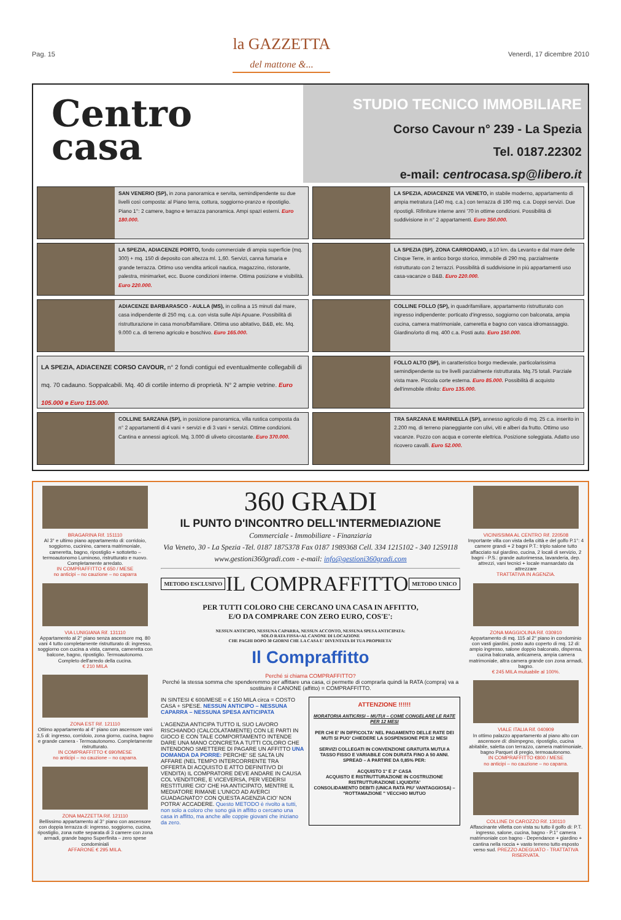Pag. 15
la GAZZETTA
del mattone &...
Venerdì, 17 dicembre 2010
Centro
casa
STUDIO TECNICO IMMOBILIARE
Corso Cavour n° 239 - La Spezia
Tel. 0187.22302
e-mail: centrocasa.sp@libero.it
SAN VENERIO (SP), in zona panoramica e servita, semindipendente su due livelli così composta: al Piano terra, cottura, soggiorno-pranzo e ripostiglio. Piano 1°: 2 camere, bagno e terrazza panoramica. Ampi spazi esterni. Euro 180.000.
LA SPEZIA, ADIACENZE VIA VENETO, in stabile moderno, appartamento di ampia metratura (140 mq. c.a.) con terrazza di 190 mq. c.a. Doppi servizi. Due ripostigli. Rifiniture interne anni '70 in ottime condizioni. Possibilità di suddivisione in n° 2 appartamenti. Euro 350.000.
LA SPEZIA, ADIACENZE PORTO, fondo commerciale di ampia superficie (mq. 300) + mq. 150 di deposito con altezza ml. 1,60. Servizi, canna fumaria e grande terrazza. Ottimo uso vendita articoli nautica, magazzino, ristorante, palestra, minimarket, ecc. Buone condizioni interne. Ottima posizione e visibilità. Euro 220.000.
LA SPEZIA (SP), ZONA CARRODANO, a 10 km. da Levanto e dal mare delle Cinque Terre, in antico borgo storico, immobile di 290 mq. parzialmente ristrutturato con 2 terrazzi. Possibilità di suddivisione in più appartamenti uso casa-vacanze o B&B. Euro 220.000.
ADIACENZE BARBARASCO - AULLA (MS), in collina a 15 minuti dal mare, casa indipendente di 250 mq. c.a. con vista sulle Alpi Apuane. Possibilità di ristrutturazione in casa mono/bifamiliare. Ottima uso abitativo, B&B, etc. Mq. 9.000 c.a. di terreno agricolo e boschivo. Euro 165.000.
COLLINE FOLLO (SP), in quadrifamiliare, appartamento ristrutturato con ingresso indipendente: porticato d'ingresso, soggiorno con balconata, ampia cucina, camera matrimoniale, cameretta e bagno con vasca idromassaggio. Giardino/orto di mq. 400 c.a. Posti auto. Euro 150.000.
LA SPEZIA, ADIACENZE CORSO CAVOUR, n° 2 fondi contigui ed eventualmente collegabili di mq. 70 cadauno. Soppalcabili. Mq. 40 di cortile interno di proprietà. N° 2 ampie vetrine. Euro 105.000 e Euro 115.000.
FOLLO ALTO (SP), in caratteristico borgo medievale, particolarissima semindipendente su tre livelli parzialmente ristrutturata. Mq.75 totali. Parziale vista mare. Piccola corte esterna. Euro 85.000. Possibilità di acquisto dell'immobile rifinito: Euro 135.000.
COLLINE SARZANA (SP), in posizione panoramica, villa rustica composta da n° 2 appartamenti di 4 vani + servizi e di 3 vani + servizi. Ottime condizioni. Cantina e annessi agricoli. Mq. 3.000 di uliveto circostante. Euro 370.000.
TRA SARZANA E MARINELLA (SP), annesso agricolo di mq. 25 c.a. inserito in 2.200 mq. di terreno pianeggiante con ulivi, viti e alberi da frutto. Ottimo uso vacanze. Pozzo con acqua e corrente elettrica. Posizione soleggiata. Adatto uso ricovero cavalli. Euro 52.000.
BRAGARINA Rif. 151110
Al 3° e ultimo piano appartamento di: corridoio, soggiorno, cucinino, camera matrimoniale, cameretta, bagno, ripostiglio + sottotetto – termoautonomo Luminoso, ristrutturato e nuovo. Completamente arredato.
IN COMPRAFFITTO € 650 / MESE
no anticipi – no cauzione – no caparra
VIA LUNIGIANA Rif. 131110
Appartamento al 2° piano senza ascensore mq. 80 vani 4 tutto completamente ristrutturato di: ingresso, soggiorno con cucina a vista, camera, cameretta con balcone, bagno, ripostiglio. Termoautonomo. Completo dell'arredo della cucina.
€ 210 MILA
ZONA EST Rif. 121110
Ottimo appartamento al 4° piano con ascensore vani 3,5 di: ingresso, corridoio, zona giorno, cucina, bagno e grande camera - Termoautonomo. Completamente ristrutturato.
IN COMPRAFFITTO € 690/MESE
no anticipi – no cauzione – no caparra.
ZONA MAZZETTA Rif. 121110
Bellissimo appartamento al 3° piano con ascensore con doppia terrazza di: ingresso, soggiorno, cucina, ripostiglio, zona notte separata di 3 camere con zona armadi, grande bagno Superfinita – zero spese condominiali
AFFARONE € 295 MILA.
360 GRADI
IL PUNTO D'INCONTRO DELL'INTERMEDIAZIONE
Commerciale - Immobiliare - Finanziaria
Via Veneto, 30 - La Spezia -Tel. 0187 1875378 Fax 0187 1989368 Cell. 334 1215102 - 340 1259118
www.gestioni360gradi.com - e-mail: info@gestioni360gradi.com
METODO ESCLUSIVO IL COMPRAFFITTO METODO UNICO
PER TUTTI COLORO CHE CERCANO UNA CASA IN AFFITTO,
E/O DA COMPRARE CON ZERO EURO, COS'E':
NESSUN ANTICIPO, NESSUNA CAPARRA, NESSUN ACCONTO, NESSUNA SPESA ANTICIPATA:
SOLO RATA FISSA=AL CANONE DI LOCAZIONE
CHE PAGHI DOPO 30 GIORNI CHE LA CASA E' DIVENTATA DI TUA PROPRIETA'
Il Compraffitto
Perché si chiama COMPRAFFITTO?
Perché la stessa somma che spenderemmo per affittare una casa, ci permette di comprarla quindi la RATA (compra) va a sostituire il CANONE (affitto) = COMPRAFFITTO.
IN SINTESI € 600/MESE = € 150 MILA circa = COSTO CASA + SPESE. NESSUN ANTICIPO – NESSUNA CAPARRA – NESSUNA SPESA ANTICIPATA
L'AGENZIA ANTICIPA TUTTO IL SUO LAVORO RISCHIANDO (CALCOLATAMENTE) CON LE PARTI IN GIOCO E CON TALE COMPORTAMENTO INTENDE DARE UNA MANO CONCRETA A TUTTI COLORO CHE INTENDONO SMETTERE DI PAGARE UN AFFITTO UNA DOMANDA DA PORRE: PERCHE' SE SALTA UN AFFARE (NEL TEMPO INTERCORRENTE TRA OFFERTA DI ACQUISTO E ATTO DEFINITIVO DI VENDITA) IL COMPRATORE DEVE ANDARE IN CAUSA COL VENDITORE, E VICEVERSA, PER VEDERSI RESTITUIRE CIO' CHE HA ANTICIPATO, MENTRE IL MEDIATORE RIMANE L'UNICO AD AVERCI GUADAGNATO? CON QUESTA AGENZIA CIO' NON POTRA' ACCADERE. Questo METODO è rivolto a tutti, non solo a coloro che sono già in affitto o cercano una casa in affitto, ma anche alle coppie giovani che iniziano da zero.
ATTENZIONE !!!!!!
MORATORIA ANTICRISI – MUTUI – COME CONGELARE LE RATE PER 12 MESI
PER CHI E' IN DIFFICOLTA' NEL PAGAMENTO DELLE RATE DEI MUTI SI PUO' CHIEDERE LA SOSPENSIONE PER 12 MESI
SERVIZI COLLEGATI IN CONVENZIONE GRATUITA MUTUI A TASSO FISSO E VARIABILE CON DURATA FINO A 50 ANNI. SPREAD – A PARTIRE DA 0,85% PER:
ACQUISTO 1° E 2° CASA
ACQUISTO E RISTRUTTURAZIONE IN COSTRUZIONE
RISTRUTTURAZIONE LIQUIDITA'
CONSOLIDAMENTO DEBITI (UNICA RATA PIU' VANTAGGIOSA) –
"ROTTAMAZIONE " VECCHIO MUTUO
VICINISSIMA AL CENTRO Rif. 220508
Importante villa con vista della città e del golfo P.1°: 4 camere grandi + 2 bagni P.T.: triplo salone tutto affacciato sul giardino, cucina, 2 locali di servizio, 2 bagni - P.S.: grande autorimessa, lavanderia, dep. attrezzi, vani tecnici + locale mansardato da attrezzare
TRATTATIVA IN AGENZIA.
ZONA MAGGIOLINA Rif. 030910
Appartamento di mq. 115 al 2° piano in condominio con vasti giardini, posto auto coperto di mq. 12 di: ampio ingresso, salone doppio balconato, dispensa, cucina balconata, anticamera, ampia camera matrimoniale, altra camera grande con zona armadi, bagno.
€ 245 MILA mutuabile al 100%.
VIALE ITALIA Rif. 040909
In ottimo palazzo appartamento al piano alto con ascensore di: disimpegno, ripostiglio, cucina abitabile, saletta con terrazzo, camera matrimoniale, bagno Parquet di pregio, termoautonomo.
IN COMPRAFFITTO €800 / MESE
no anticipi – no cauzione – no caparra.
COLLINE DI CAROZZO Rif. 130110
Affascinante villetta con vista su tutto il golfo di: P.T. ingresso, salone, cucina, bagno - P.1° camera matrimoniale con bagno - Dependance + giardino + cantina nella roccia + vasto terreno tutto esposto verso sud. PREZZO ADEGUATO - TRATTATIVA RISERVATA.